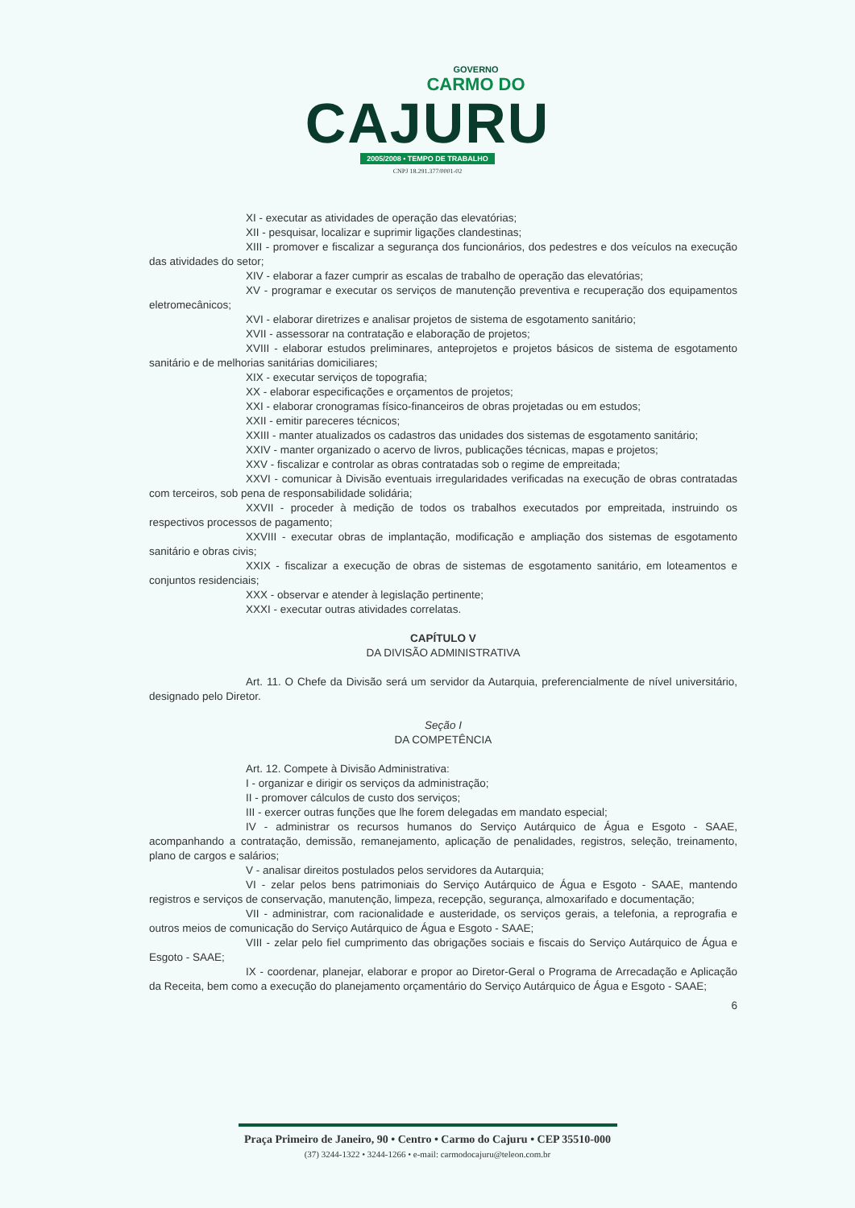GOVERNO
CARMO DO
CAJURU
2005/2008 • TEMPO DE TRABALHO
CNPJ 18.291.377/0001-02
XI - executar as atividades de operação das elevatórias;
XII - pesquisar, localizar e suprimir ligações clandestinas;
XIII - promover e fiscalizar a segurança dos funcionários, dos pedestres e dos veículos na execução das atividades do setor;
XIV - elaborar a fazer cumprir as escalas de trabalho de operação das elevatórias;
XV - programar e executar os serviços de manutenção preventiva e recuperação dos equipamentos eletromecânicos;
XVI - elaborar diretrizes e analisar projetos de sistema de esgotamento sanitário;
XVII - assessorar na contratação e elaboração de projetos;
XVIII - elaborar estudos preliminares, anteprojetos e projetos básicos de sistema de esgotamento sanitário e de melhorias sanitárias domiciliares;
XIX - executar serviços de topografia;
XX - elaborar especificações e orçamentos de projetos;
XXI - elaborar cronogramas físico-financeiros de obras projetadas ou em estudos;
XXII - emitir pareceres técnicos;
XXIII - manter atualizados os cadastros das unidades dos sistemas de esgotamento sanitário;
XXIV - manter organizado o acervo de livros, publicações técnicas, mapas e projetos;
XXV - fiscalizar e controlar as obras contratadas sob o regime de empreitada;
XXVI - comunicar à Divisão eventuais irregularidades verificadas na execução de obras contratadas com terceiros, sob pena de responsabilidade solidária;
XXVII - proceder à medição de todos os trabalhos executados por empreitada, instruindo os respectivos processos de pagamento;
XXVIII - executar obras de implantação, modificação e ampliação dos sistemas de esgotamento sanitário e obras civis;
XXIX - fiscalizar a execução de obras de sistemas de esgotamento sanitário, em loteamentos e conjuntos residenciais;
XXX - observar e atender à legislação pertinente;
XXXI - executar outras atividades correlatas.
CAPÍTULO V
DA DIVISÃO ADMINISTRATIVA
Art. 11. O Chefe da Divisão será um servidor da Autarquia, preferencialmente de nível universitário, designado pelo Diretor.
Seção I
DA COMPETÊNCIA
Art. 12. Compete à Divisão Administrativa:
I - organizar e dirigir os serviços da administração;
II - promover cálculos de custo dos serviços;
III - exercer outras funções que lhe forem delegadas em mandato especial;
IV - administrar os recursos humanos do Serviço Autárquico de Água e Esgoto - SAAE, acompanhando a contratação, demissão, remanejamento, aplicação de penalidades, registros, seleção, treinamento, plano de cargos e salários;
V - analisar direitos postulados pelos servidores da Autarquia;
VI - zelar pelos bens patrimoniais do Serviço Autárquico de Água e Esgoto - SAAE, mantendo registros e serviços de conservação, manutenção, limpeza, recepção, segurança, almoxarifado e documentação;
VII - administrar, com racionalidade e austeridade, os serviços gerais, a telefonia, a reprografia e outros meios de comunicação do Serviço Autárquico de Água e Esgoto - SAAE;
VIII - zelar pelo fiel cumprimento das obrigações sociais e fiscais do Serviço Autárquico de Água e Esgoto - SAAE;
IX - coordenar, planejar, elaborar e propor ao Diretor-Geral o Programa de Arrecadação e Aplicação da Receita, bem como a execução do planejamento orçamentário do Serviço Autárquico de Água e Esgoto - SAAE;
6
Praça Primeiro de Janeiro, 90 • Centro • Carmo do Cajuru • CEP 35510-000
(37) 3244-1322 • 3244-1266 • e-mail: carmodocajuru@teleon.com.br